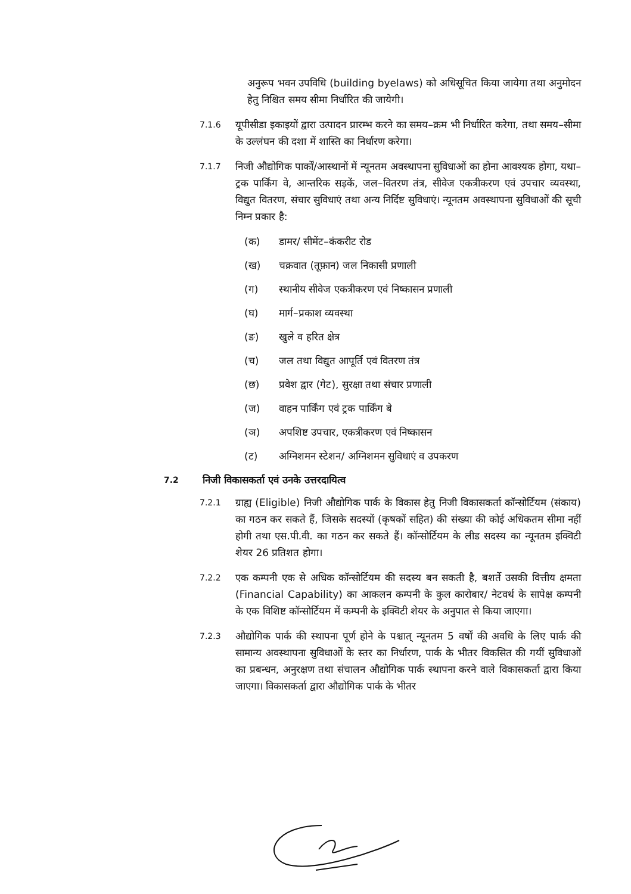अनुरूप भवन उपविधि (building byelaws) को अधिसूचित किया जायेगा तथा अनुमोदन हेतु निश्चित समय सीमा निर्धारित की जायेगी।
7.1.6
यूपीसीडा इकाइयों द्वारा उत्पादन प्रारम्भ करने का समय–क्रम भी निर्धारित करेगा, तथा समय–सीमा के उल्लंघन की दशा में शास्ति का निर्धारण करेगा।
7.1.7
निजी औद्योगिक पार्कों/आस्थानों में न्यूनतम अवस्थापना सुविधाओं का होना आवश्यक होगा, यथा– ट्रक पार्किंग वे, आन्तरिक सड़कें, जल–वितरण तंत्र, सीवेज एकत्रीकरण एवं उपचार व्यवस्था, विद्युत वितरण, संचार सुविधाएं तथा अन्य निर्दिष्ट सुविधाएं। न्यूनतम अवस्थापना सुविधाओं की सूची निम्न प्रकार है:
(क) डामर/ सीमेंट–कंकरीट रोड
(ख) चक्रवात (तूफ़ान) जल निकासी प्रणाली
(ग) स्थानीय सीवेज एकत्रीकरण एवं निष्कासन प्रणाली
(घ) मार्ग–प्रकाश व्यवस्था
(ङ) खुले व हरित क्षेत्र
(च) जल तथा विद्युत आपूर्ति एवं वितरण तंत्र
(छ) प्रवेश द्वार (गेट), सुरक्षा तथा संचार प्रणाली
(ज) वाहन पार्किंग एवं ट्रक पार्किंग बे
(ञ) अपशिष्ट उपचार, एकत्रीकरण एवं निष्कासन
(ट) अग्निशमन स्टेशन/ अग्निशमन सुविधाएं व उपकरण
7.2
निजी विकासकर्ता एवं उनके उत्तरदायित्व
7.2.1
ग्राह्य (Eligible) निजी औद्योगिक पार्क के विकास हेतु निजी विकासकर्ता कॉन्सोर्टियम (संकाय) का गठन कर सकते हैं, जिसके सदस्यों (कृषकों सहित) की संख्या की कोई अधिकतम सीमा नहीं होगी तथा एस.पी.वी. का गठन कर सकते हैं। कॉन्सोर्टियम के लीड सदस्य का न्यूनतम इक्विटी शेयर 26 प्रतिशत होगा।
7.2.2
एक कम्पनी एक से अधिक कॉन्सोर्टियम की सदस्य बन सकती है, बशर्ते उसकी वित्तीय क्षमता (Financial Capability) का आकलन कम्पनी के कुल कारोबार/ नेटवर्थ के सापेक्ष कम्पनी के एक विशिष्ट कॉन्सोर्टियम में कम्पनी के इक्विटी शेयर के अनुपात से किया जाएगा।
7.2.3
औद्योगिक पार्क की स्थापना पूर्ण होने के पश्चात् न्यूनतम 5 वर्षों की अवधि के लिए पार्क की सामान्य अवस्थापना सुविधाओं के स्तर का निर्धारण, पार्क के भीतर विकसित की गयीं सुविधाओं का प्रबन्धन, अनुरक्षण तथा संचालन औद्योगिक पार्क स्थापना करने वाले विकासकर्ता द्वारा किया जाएगा। विकासकर्ता द्वारा औद्योगिक पार्क के भीतर